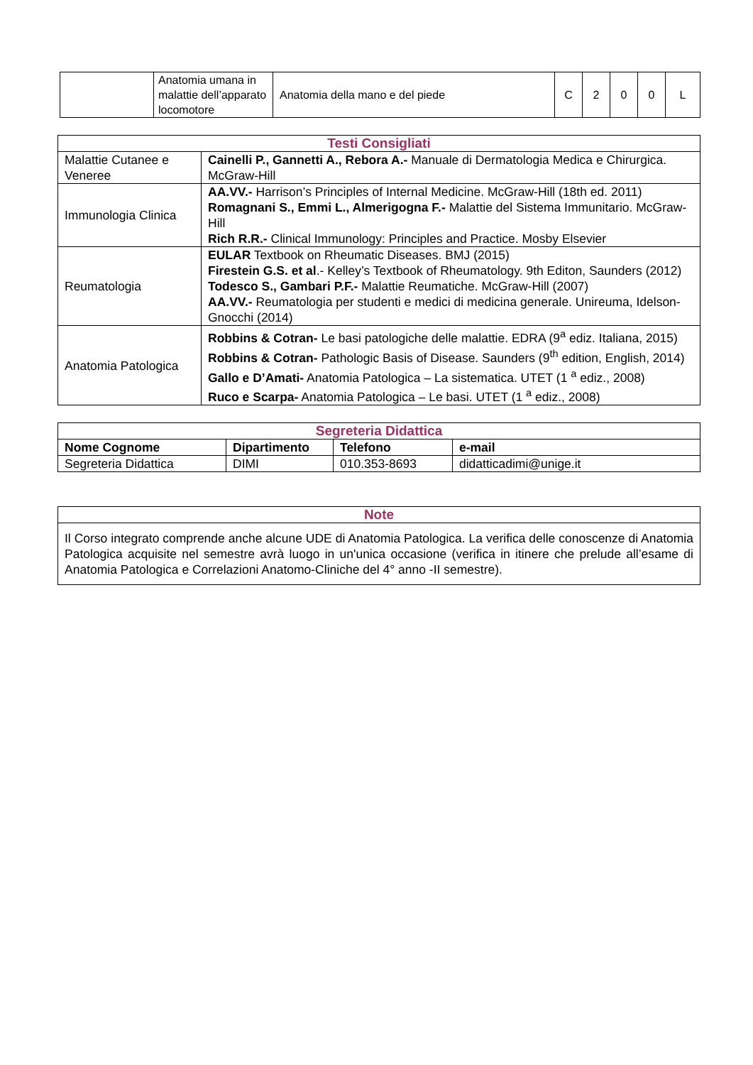| | Anatomia umana in malattie dell’apparato locomotore | Anatomia della mano e del piede | C | 2 | 0 | 0 | L |
| Testi Consigliati | |
| --- | --- |
| Malattie Cutanee e Veneree | Cainelli P., Gannetti A., Rebora A.- Manuale di Dermatologia Medica e Chirurgica. McGraw-Hill |
| Immunologia Clinica | AA.VV.- Harrison’s Principles of Internal Medicine. McGraw-Hill (18th ed. 2011) Romagnani S., Emmi L., Almerigogna F.- Malattie del Sistema Immunitario. McGraw-Hill Rich R.R.- Clinical Immunology: Principles and Practice. Mosby Elsevier |
| Reumatologia | EULAR Textbook on Rheumatic Diseases. BMJ (2015) Firestein G.S. et al .- Kelley’s Textbook of Rheumatology. 9th Editon, Saunders (2012) Todesco S., Gambari P.F.- Malattie Reumatiche. McGraw-Hill (2007) AA.VV.- Reumatologia per studenti e medici di medicina generale. Unireuma, Idelson-Gnocchi (2014) |
| Anatomia Patologica | Robbins & Cotran- Le basi patologiche delle malattie. EDRA (9<sup>a</sup> ediz. Italiana, 2015) Robbins & Cotran- Pathologic Basis of Disease. Saunders (9<sup>th</sup> edition, English, 2014) Gallo e D’Amati- Anatomia Patologica – La sistematica. UTET (1 <sup>a</sup> ediz., 2008) Ruco e Scarpa- Anatomia Patologica – Le basi. UTET (1 <sup>a</sup> ediz., 2008) |
| Segreteria Didattica | | | |
| --- | --- | --- | --- |
| Nome Cognome | Dipartimento | Telefono | e-mail |
| Segreteria Didattica | DIMI | 010.353-8693 | didatticadimi@unige.it |
| Note |
| --- |
| Il Corso integrato comprende anche alcune UDE di Anatomia Patologica. La verifica delle conoscenze di Anatomia Patologica acquisite nel semestre avrà luogo in un'unica occasione (verifica in itinere che prelude all’esame di Anatomia Patologica e Correlazioni Anatomo-Cliniche del 4° anno -II semestre). |